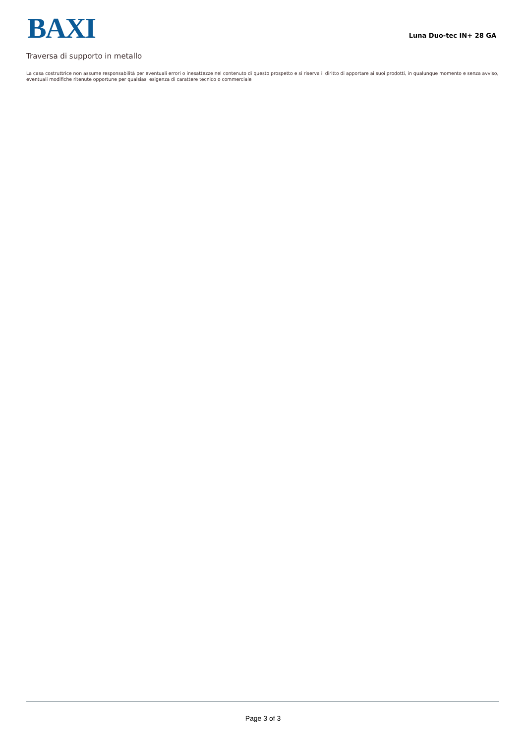BAXI Luna Duo-tec IN+ 28 GA
Traversa di supporto in metallo
La casa costruttrice non assume responsabilità per eventuali errori o inesattezze nel contenuto di questo prospetto e si riserva il diritto di apportare ai suoi prodotti, in qualunque momento e senza avviso, eventuali modifiche ritenute opportune per qualsiasi esigenza di carattere tecnico o commerciale
Page 3 of 3